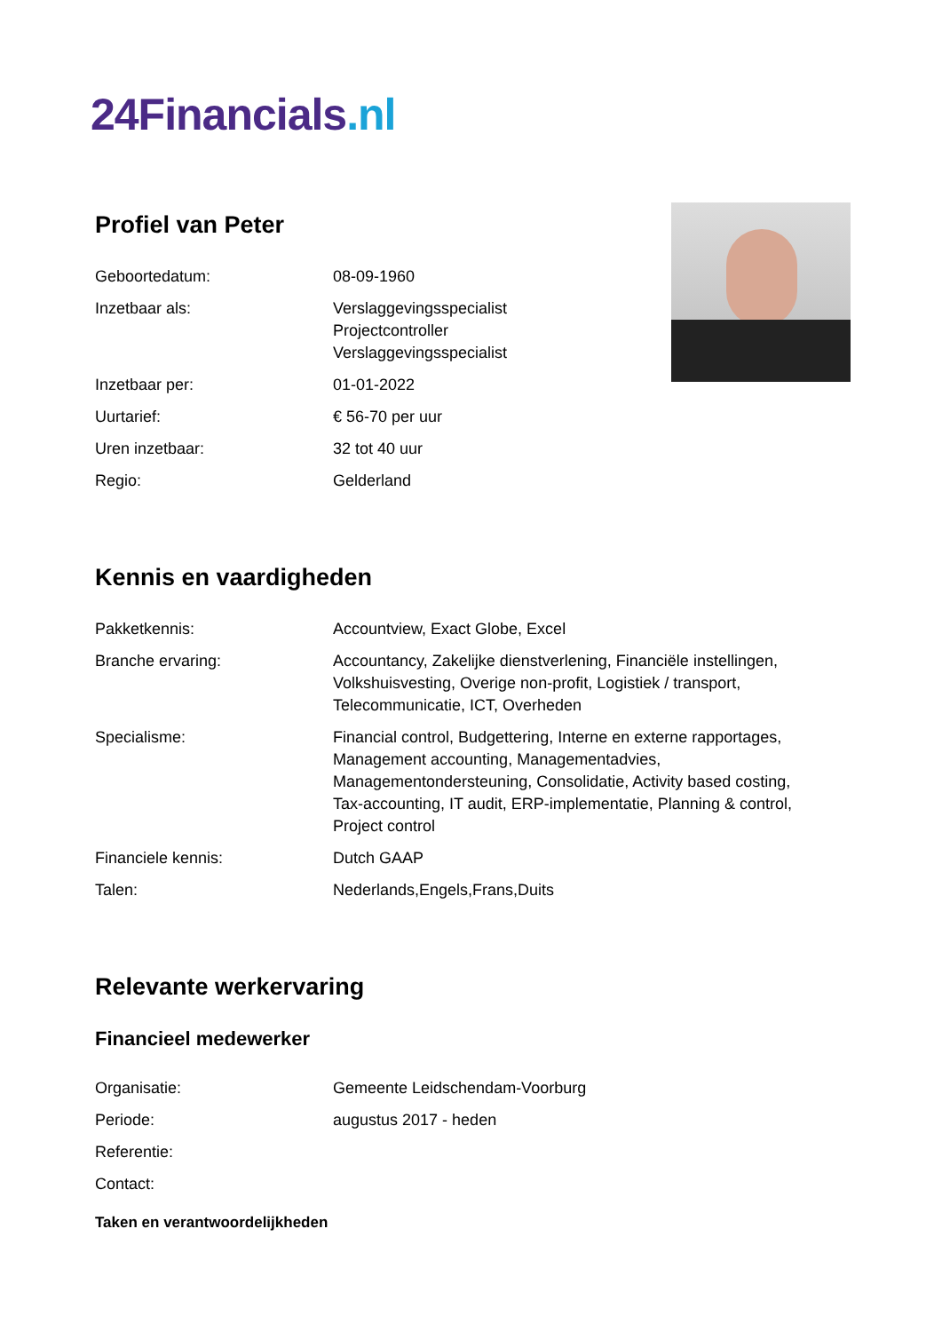24Financials.nl
Profiel van Peter
| Geboortedatum: | 08-09-1960 |
| Inzetbaar als: | Verslaggevingsspecialist Projectcontroller Verslaggevingsspecialist |
| Inzetbaar per: | 01-01-2022 |
| Uurtarief: | € 56-70 per uur |
| Uren inzetbaar: | 32 tot 40 uur |
| Regio: | Gelderland |
Kennis en vaardigheden
| Pakketkennis: | Accountview, Exact Globe, Excel |
| Branche ervaring: | Accountancy, Zakelijke dienstverlening, Financiële instellingen, Volkshuisvesting, Overige non-profit, Logistiek / transport, Telecommunicatie, ICT, Overheden |
| Specialisme: | Financial control, Budgettering, Interne en externe rapportages, Management accounting, Managementadvies, Managementondersteuning, Consolidatie, Activity based costing, Tax-accounting, IT audit, ERP-implementatie, Planning & control, Project control |
| Financiele kennis: | Dutch GAAP |
| Talen: | Nederlands,Engels,Frans,Duits |
Relevante werkervaring
Financieel medewerker
| Organisatie: | Gemeente Leidschendam-Voorburg |
| Periode: | augustus 2017 - heden |
| Referentie: | |
| Contact: | |
Taken en verantwoordelijkheden